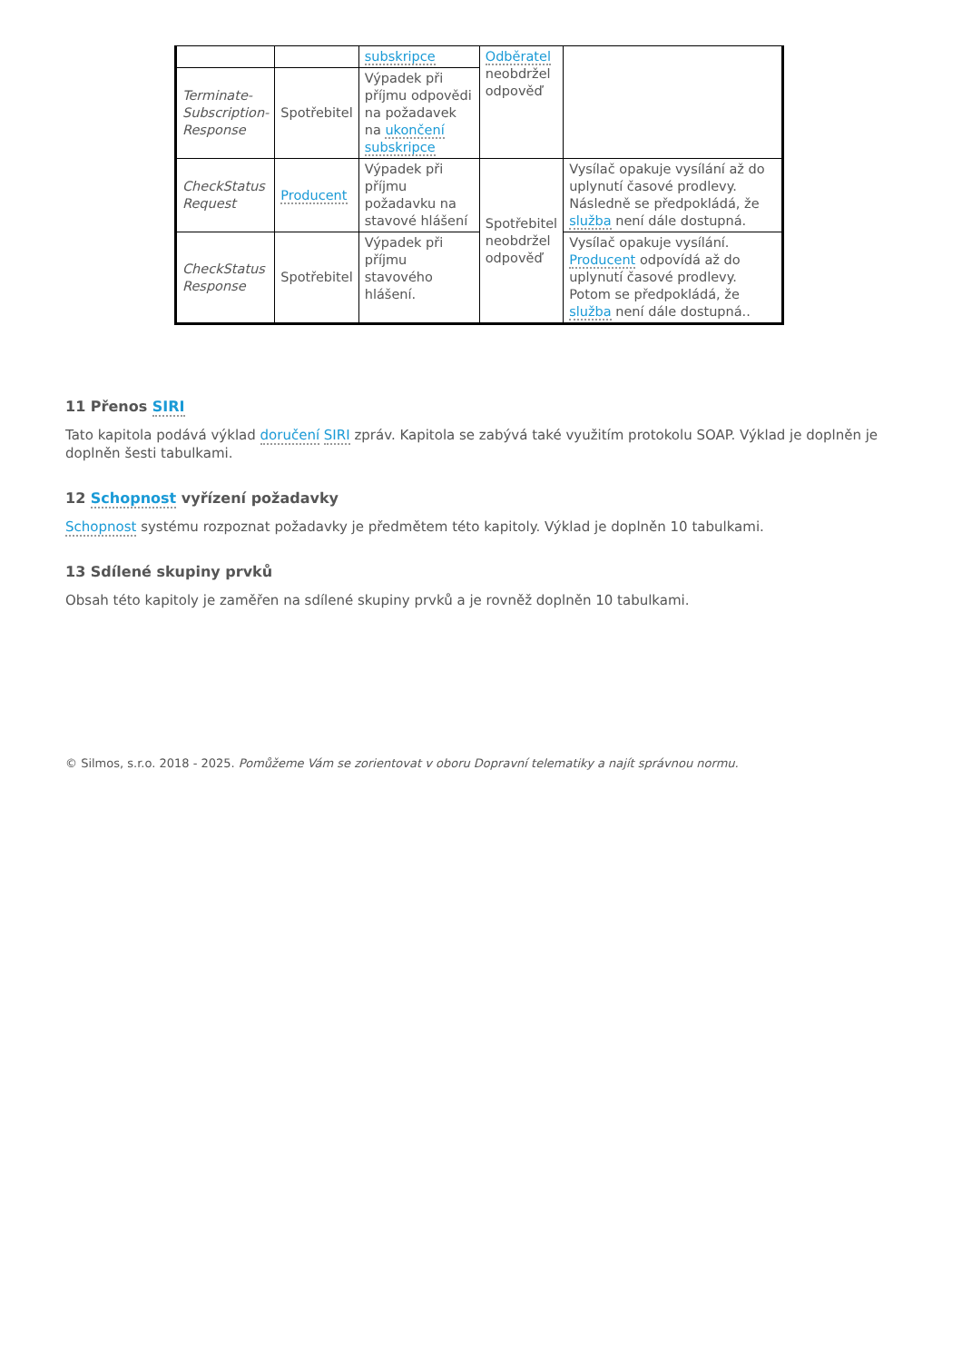| | | subskripce | Odběratel neobdržel odpověď | |
| Terminate-Subscription-Response | Spotřebitel | Výpadek při příjmu odpovědi na požadavek na ukončení subskripce | | |
| CheckStatus Request | Producent | Výpadek při příjmu požadavku na stavové hlášení | Spotřebitel neobdržel odpověď | Vysílač opakuje vysílání až do uplynutí časové prodlevy. Následně se předpokládá, že služba není dále dostupná. |
| CheckStatus Response | Spotřebitel | Výpadek při příjmu stavového hlášení. | | Vysílač opakuje vysílání. Producent odpovídá až do uplynutí časové prodlevy. Potom se předpokládá, že služba není dále dostupná.. |
11 Přenos SIRI
Tato kapitola podává výklad doručení SIRI zpráv. Kapitola se zabývá také využitím protokolu SOAP. Výklad je doplněn je doplněn šesti tabulkami.
12 Schopnost vyřízení požadavky
Schopnost systému rozpoznat požadavky je předmětem této kapitoly. Výklad je doplněn 10 tabulkami.
13 Sdílené skupiny prvků
Obsah této kapitoly je zaměřen na sdílené skupiny prvků a je rovněž doplněn 10 tabulkami.
© Silmos, s.r.o. 2018 - 2025. Pomůžeme Vám se zorientovat v oboru Dopravní telematiky a najít správnou normu.